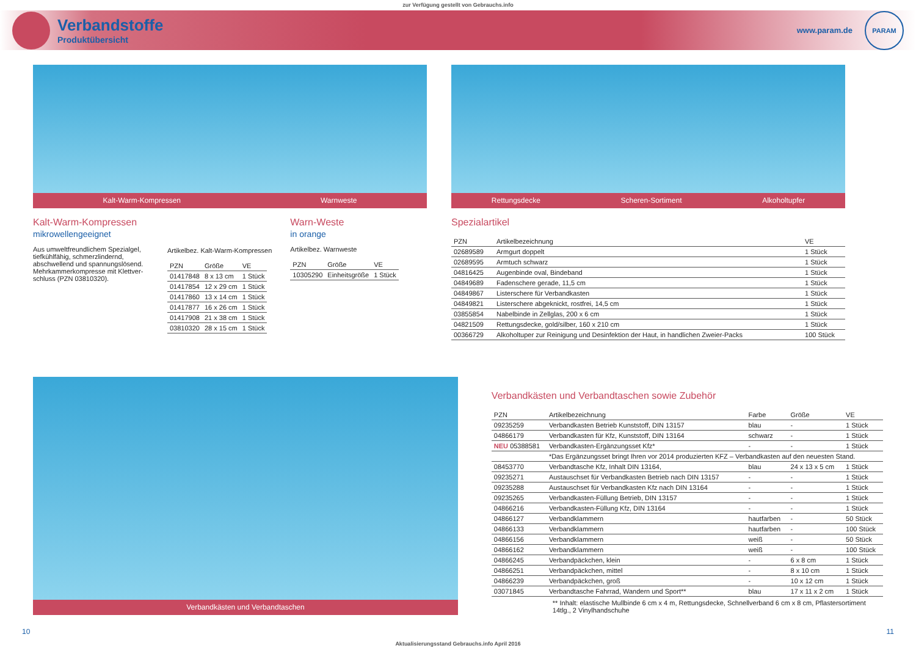zur Verfügung gestellt von Gebrauchs.info
Verbandstoffe
Produktübersicht
www.param.de
PARAM
Kalt-Warm-Kompressen Warnweste
Kalt-Warm-Kompressen
mikrowellengeeignet
Aus umweltfreundlichem Spezialgel, tiefkühlfähig, schmerzlindernd, abschwellend und spannungslösend. Mehrkammerkompresse mit Klettver­schluss (PZN 03810320).
Artikelbez. Kalt-Warm-Kompressen
| PZN | Größe | VE |
| --- | --- | --- |
| 01417848 | 8 x 13 cm | 1 Stück |
| 01417854 | 12 x 29 cm | 1 Stück |
| 01417860 | 13 x 14 cm | 1 Stück |
| 01417877 | 16 x 26 cm | 1 Stück |
| 01417908 | 21 x 38 cm | 1 Stück |
| 03810320 | 28 x 15 cm | 1 Stück |
Warn-Weste
in orange
Artikelbez. Warnweste
| PZN | Größe | VE |
| --- | --- | --- |
| 10305290 | Einheitsgröße | 1 Stück |
Rettungsdecke Scheren-Sortiment Alkoholtupfer
Spezialartikel
| PZN | Artikelbezeichnung | VE |
| --- | --- | --- |
| 02689589 | Armgurt doppelt | 1 Stück |
| 02689595 | Armtuch schwarz | 1 Stück |
| 04816425 | Augenbinde oval, Bindeband | 1 Stück |
| 04849689 | Fadenschere gerade, 11,5 cm | 1 Stück |
| 04849867 | Listerschere für Verbandkasten | 1 Stück |
| 04849821 | Listerschere abgeknickt, rostfrei, 14,5 cm | 1 Stück |
| 03855854 | Nabelbinde in Zellglas, 200 x 6 cm | 1 Stück |
| 04821509 | Rettungsdecke, gold/silber, 160 x 210 cm | 1 Stück |
| 00366729 | Alkoholtuper zur Reinigung und Desinfektion der Haut, in handlichen Zweier-Packs | 100 Stück |
Verbandkästen und Verbandtaschen
Verbandkästen und Verbandtaschen sowie Zubehör
| PZN | Artikelbezeichnung | Farbe | Größe | VE |
| --- | --- | --- | --- | --- |
| 09235259 | Verbandkasten Betrieb Kunststoff, DIN 13157 | blau | - | 1 Stück |
| 04866179 | Verbandkasten für Kfz, Kunststoff, DIN 13164 | schwarz | - | 1 Stück |
| NEU 05388581 | Verbandkasten-Ergänzungsset Kfz* | - | - | 1 Stück |
| | *Das Ergänzungsset bringt Ihren vor 2014 produzierten KFZ – Verbandkasten auf den neuesten Stand. | | | |
| 08453770 | Verbandtasche Kfz, Inhalt DIN 13164, | blau | 24 x 13 x 5 cm | 1 Stück |
| 09235271 | Austauschset für Verbandkasten Betrieb nach DIN 13157 | - | - | 1 Stück |
| 09235288 | Austauschset für Verbandkasten Kfz nach DIN 13164 | - | - | 1 Stück |
| 09235265 | Verbandkasten-Füllung Betrieb, DIN 13157 | - | - | 1 Stück |
| 04866216 | Verbandkasten-Füllung Kfz, DIN 13164 | - | - | 1 Stück |
| 04866127 | Verbandklammern | hautfarben | - | 50 Stück |
| 04866133 | Verbandklammern | hautfarben | - | 100 Stück |
| 04866156 | Verbandklammern | weiß | - | 50 Stück |
| 04866162 | Verbandklammern | weiß | - | 100 Stück |
| 04866245 | Verbandpäckchen, klein | - | 6 x 8 cm | 1 Stück |
| 04866251 | Verbandpäckchen, mittel | - | 8 x 10 cm | 1 Stück |
| 04866239 | Verbandpäckchen, groß | - | 10 x 12 cm | 1 Stück |
| 03071845 | Verbandtasche Fahrrad, Wandern und Sport** | blau | 17 x 11 x 2 cm | 1 Stück |
** Inhalt: elastische Mullbinde 6 cm x 4 m, Rettungsdecke, Schnellverband 6 cm x 8 cm, Pflastersortiment 14tlg., 2 Vinylhandschuhe
10 11
Aktualisierungsstand Gebrauchs.info April 2016